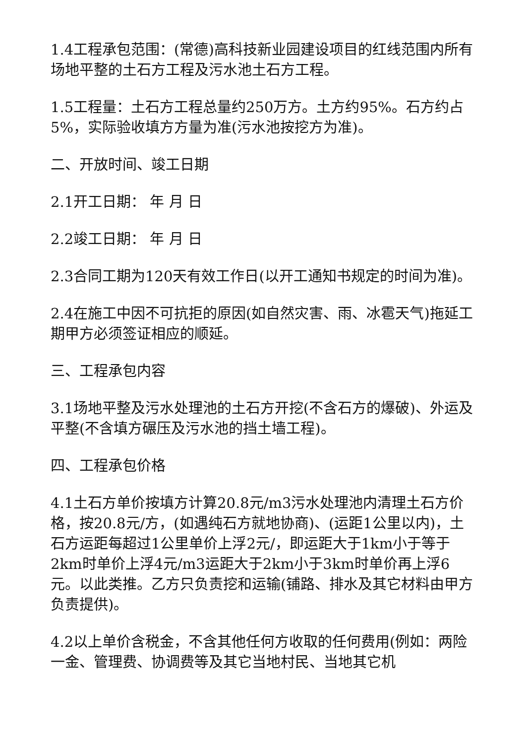1.4工程承包范围：(常德)高科技新业园建设项目的红线范围内所有场地平整的土石方工程及污水池土石方工程。
1.5工程量：土石方工程总量约250万方。土方约95%。石方约占5%，实际验收填方方量为准(污水池按挖方为准)。
二、开放时间、竣工日期
2.1开工日期： 年 月 日
2.2竣工日期： 年 月 日
2.3合同工期为120天有效工作日(以开工通知书规定的时间为准)。
2.4在施工中因不可抗拒的原因(如自然灾害、雨、冰雹天气)拖延工期甲方必须签证相应的顺延。
三、工程承包内容
3.1场地平整及污水处理池的土石方开挖(不含石方的爆破)、外运及平整(不含填方碾压及污水池的挡土墙工程)。
四、工程承包价格
4.1土石方单价按填方计算20.8元/m3污水处理池内清理土石方价格，按20.8元/方，(如遇纯石方就地协商)、(运距1公里以内)，土石方运距每超过1公里单价上浮2元/，即运距大于1km小于等于2km时单价上浮4元/m3运距大于2km小于3km时单价再上浮6元。以此类推。乙方只负责挖和运输(铺路、排水及其它材料由甲方负责提供)。
4.2以上单价含税金，不含其他任何方收取的任何费用(例如：两险一金、管理费、协调费等及其它当地村民、当地其它机